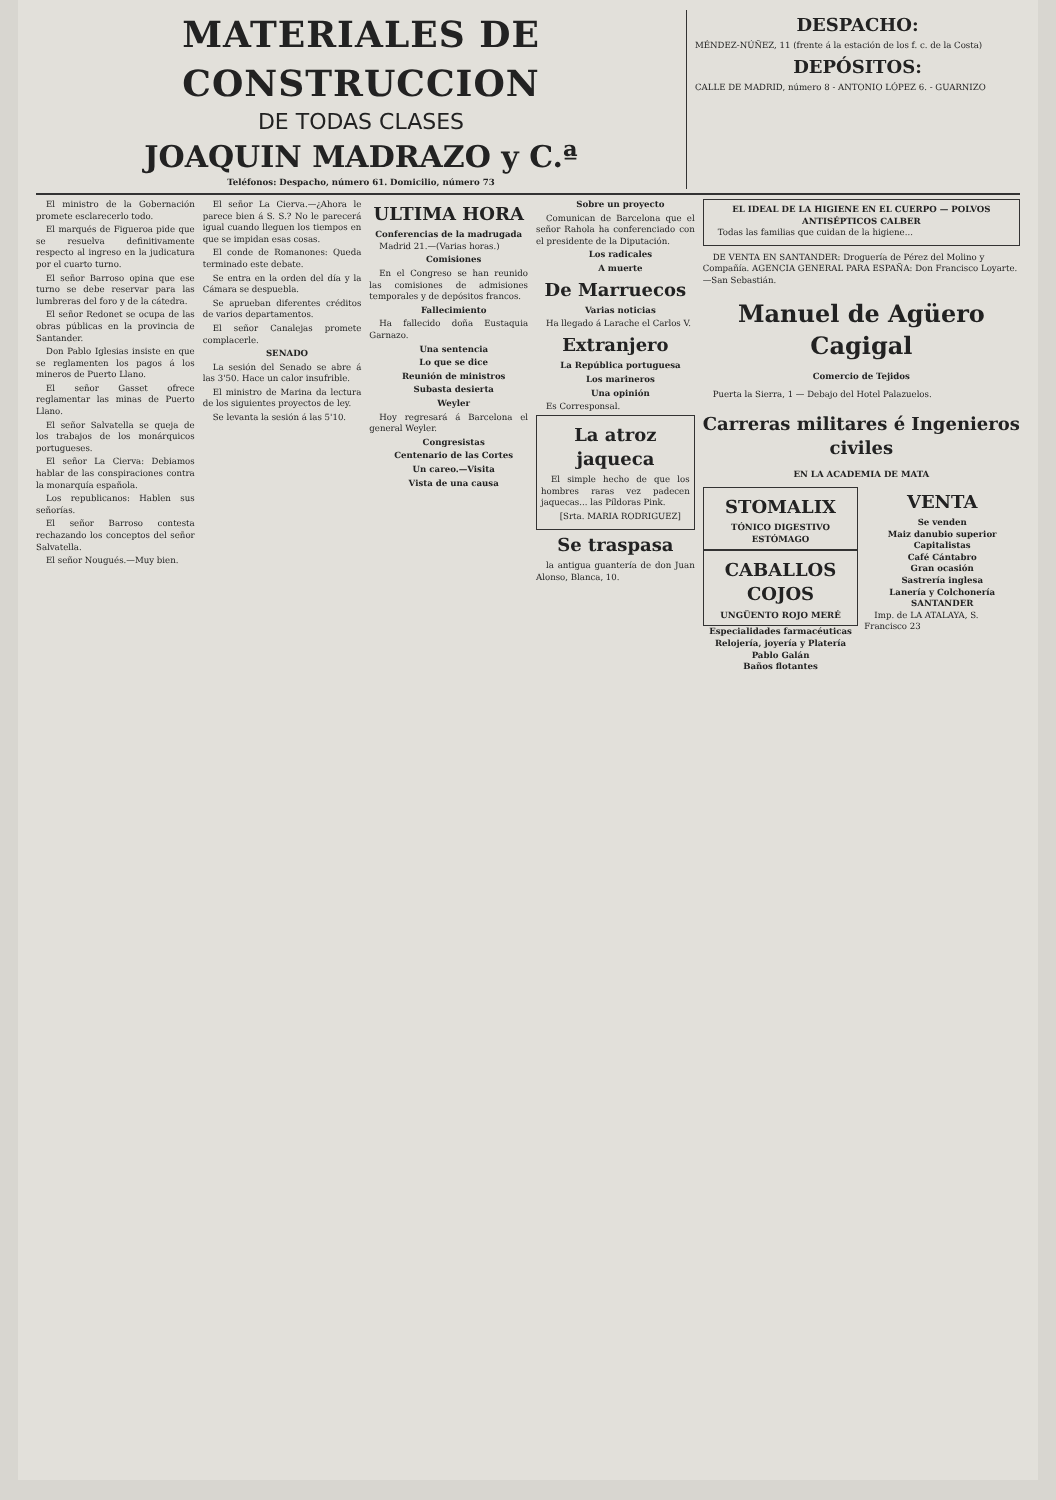MATERIALES DE CONSTRUCCION
DE TODAS CLASES
JOAQUIN MADRAZO y C.ª
Teléfonos: Despacho, número 61. Domicilio, número 73
DESPACHO:
MÉNDEZ-NÚÑEZ, 11 (frente á la estación de los f. c. de la Costa)
DEPÓSITOS:
CALLE DE MADRID, número 8 - ANTONIO LÓPEZ 6. - GUARNIZO
El ministro de la Gobernación promete esclarecerlo todo.
El marqués de Figueroa pide que se resuelva definitivamente respecto al ingreso en la judicatura por el cuarto turno.
El señor Barroso opina que ese turno se debe reservar para las lumbreras del foro y de la cátedra.
El señor Redonet se ocupa de las obras públicas en la provincia de Santander.
Don Pablo Iglesias insiste en que se reglamenten los pagos á los mineros de Puerto Llano.
El señor Gasset ofrece reglamentar las minas de Puerto Llano.
El señor Salvatella se queja de los trabajos de los monárquicos portugueses.
El señor La Cierva: Debiamos hablar de las conspiraciones contra la monarquía española.
Los republicanos: Hablen sus señorías.
El señor Barroso contesta rechazando los conceptos del señor Salvatella.
El señor Nougués.—Muy bien.
El señor La Cierva.—¿Ahora le parece bien á S. S.? No le parecerá igual cuando lleguen los tiempos en que se impidan esas cosas.
El conde de Romanones: Queda terminado este debate.
Se entra en la orden del día y la Cámara se despuebla.
Se aprueban diferentes créditos de varios departamentos.
El señor Canalejas promete complacerle.
SENADO
La sesión del Senado se abre á las 3'50. Hace un calor insufrible.
El ministro de Marina da lectura de los siguientes proyectos de ley.
Se levanta la sesión á las 5'10.
ULTIMA HORA
Conferencias de la madrugada
Madrid 21.—(Varias horas.)
Comisiones
En el Congreso se han reunido las comisiones de admisiones temporales y de depósitos francos.
Fallecimiento
Ha fallecido doña Eustaquia Garnazo.
Una sentencia
Lo que se dice
Reunión de ministros
Subasta desierta
Weyler
Hoy regresará á Barcelona el general Weyler.
Congresistas
Centenario de las Cortes
Un careo.—Visita
Vista de una causa
Sobre un proyecto
Comunican de Barcelona que el señor Rahola ha conferenciado con el presidente de la Diputación.
Los radicales
A muerte
De Marruecos
Varias noticias
Ha llegado á Larache el Carlos V.
Extranjero
La República portuguesa
Los marineros
Una opinión
Es Corresponsal.
La atroz jaqueca
El simple hecho de que los hombres raras vez padecen jaquecas... las Píldoras Pink.
[Srta. MARIA RODRIGUEZ]
Se traspasa
la antigua guantería de don Juan Alonso, Blanca, 10.
EL IDEAL DE LA HIGIENE EN EL CUERPO — POLVOS ANTISÉPTICOS CALBER
Todas las familias que cuidan de la higiene...
DE VENTA EN SANTANDER: Droguería de Pérez del Molino y Compañía. AGENCIA GENERAL PARA ESPAÑA: Don Francisco Loyarte.—San Sebastián.
Manuel de Agüero Cagigal
Comercio de Tejidos
Puerta la Sierra, 1 — Debajo del Hotel Palazuelos.
Carreras militares é Ingenieros civiles
EN LA ACADEMIA DE MATA
STOMALIX
TÓNICO DIGESTIVO
ESTÓMAGO
CABALLOS COJOS
UNGÜENTO ROJO MERÉ
Especialidades farmacéuticas
Relojería, joyería y Platería
Pablo Galán
Baños flotantes
VENTA
Se venden
Maiz danubio superior
Capitalistas
Café Cántabro
Gran ocasión
Sastrería inglesa
Lanería y Colchonería
SANTANDER
Imp. de LA ATALAYA, S. Francisco 23